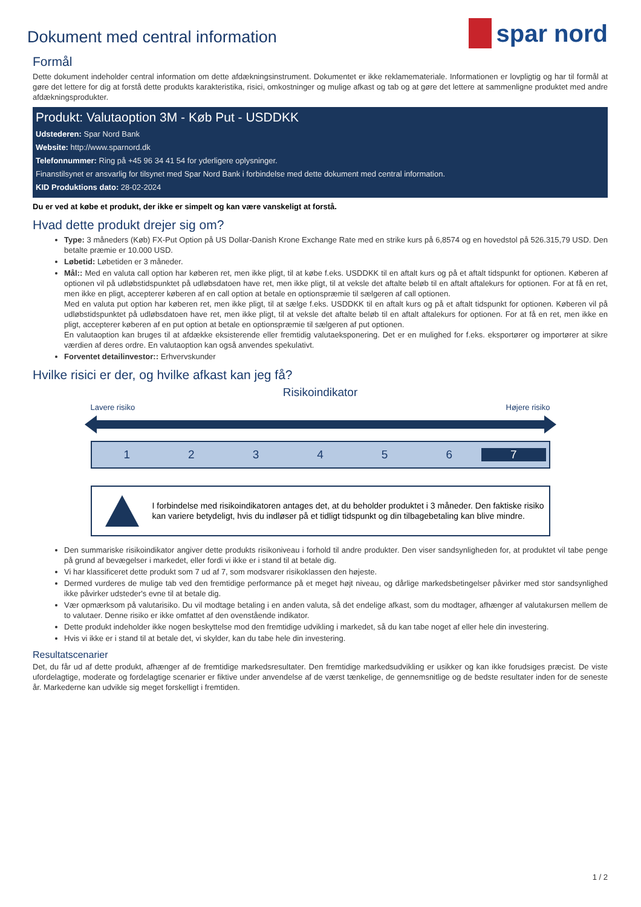Dokument med central information
spar nord
Formål
Dette dokument indeholder central information om dette afdækningsinstrument. Dokumentet er ikke reklamemateriale. Informationen er lovpligtig og har til formål at gøre det lettere for dig at forstå dette produkts karakteristika, risici, omkostninger og mulige afkast og tab og at gøre det lettere at sammenligne produktet med andre afdækningsprodukter.
Produkt: Valutaoption 3M - Køb Put - USDDKK
Udstederen: Spar Nord Bank
Website: http://www.sparnord.dk
Telefonnummer: Ring på +45 96 34 41 54 for yderligere oplysninger.
Finanstilsynet er ansvarlig for tilsynet med Spar Nord Bank i forbindelse med dette dokument med central information.
KID Produktions dato: 28-02-2024
Du er ved at købe et produkt, der ikke er simpelt og kan være vanskeligt at forstå.
Hvad dette produkt drejer sig om?
Type: 3 måneders (Køb) FX-Put Option på US Dollar-Danish Krone Exchange Rate med en strike kurs på 6,8574 og en hovedstol på 526.315,79 USD. Den betalte præmie er 10.000 USD.
Løbetid: Løbetiden er 3 måneder.
Mål:: Med en valuta call option har køberen ret, men ikke pligt, til at købe f.eks. USDDKK til en aftalt kurs og på et aftalt tidspunkt for optionen. Køberen af optionen vil på udløbstidspunktet på udløbsdatoen have ret, men ikke pligt, til at veksle det aftalte beløb til en aftalt aftalekurs for optionen. For at få en ret, men ikke en pligt, accepterer køberen af en call option at betale en optionspræmie til sælgeren af call optionen.
Med en valuta put option har køberen ret, men ikke pligt, til at sælge f.eks. USDDKK til en aftalt kurs og på et aftalt tidspunkt for optionen. Køberen vil på udløbstidspunktet på udløbsdatoen have ret, men ikke pligt, til at veksle det aftalte beløb til en aftalt aftalekurs for optionen. For at få en ret, men ikke en pligt, accepterer køberen af en put option at betale en optionspræmie til sælgeren af put optionen.
En valutaoption kan bruges til at afdække eksisterende eller fremtidig valutaeksponering. Det er en mulighed for f.eks. eksportører og importører at sikre værdien af deres ordre. En valutaoption kan også anvendes spekulativt.
Forventet detailinvestor:: Erhvervskunder
Hvilke risici er der, og hvilke afkast kan jeg få?
Risikoindikator
Lavere risiko Højere risiko
1 2 3 4 5 6 7
I forbindelse med risikoindikatoren antages det, at du beholder produktet i 3 måneder. Den faktiske risiko kan variere betydeligt, hvis du indløser på et tidligt tidspunkt og din tilbagebetaling kan blive mindre.
Den summariske risikoindikator angiver dette produkts risikoniveau i forhold til andre produkter. Den viser sandsynligheden for, at produktet vil tabe penge på grund af bevægelser i markedet, eller fordi vi ikke er i stand til at betale dig.
Vi har klassificeret dette produkt som 7 ud af 7, som modsvarer risikoklassen den højeste.
Dermed vurderes de mulige tab ved den fremtidige performance på et meget højt niveau, og dårlige markedsbetingelser påvirker med stor sandsynlighed ikke påvirker udsteder's evne til at betale dig.
Vær opmærksom på valutarisiko. Du vil modtage betaling i en anden valuta, så det endelige afkast, som du modtager, afhænger af valutakursen mellem de to valutaer. Denne risiko er ikke omfattet af den ovenstående indikator.
Dette produkt indeholder ikke nogen beskyttelse mod den fremtidige udvikling i markedet, så du kan tabe noget af eller hele din investering.
Hvis vi ikke er i stand til at betale det, vi skylder, kan du tabe hele din investering.
Resultatscenarier
Det, du får ud af dette produkt, afhænger af de fremtidige markedsresultater. Den fremtidige markedsudvikling er usikker og kan ikke forudsiges præcist. De viste ufordelagtige, moderate og fordelagtige scenarier er fiktive under anvendelse af de værst tænkelige, de gennemsnitlige og de bedste resultater inden for de seneste år. Markederne kan udvikle sig meget forskelligt i fremtiden.
1 / 2